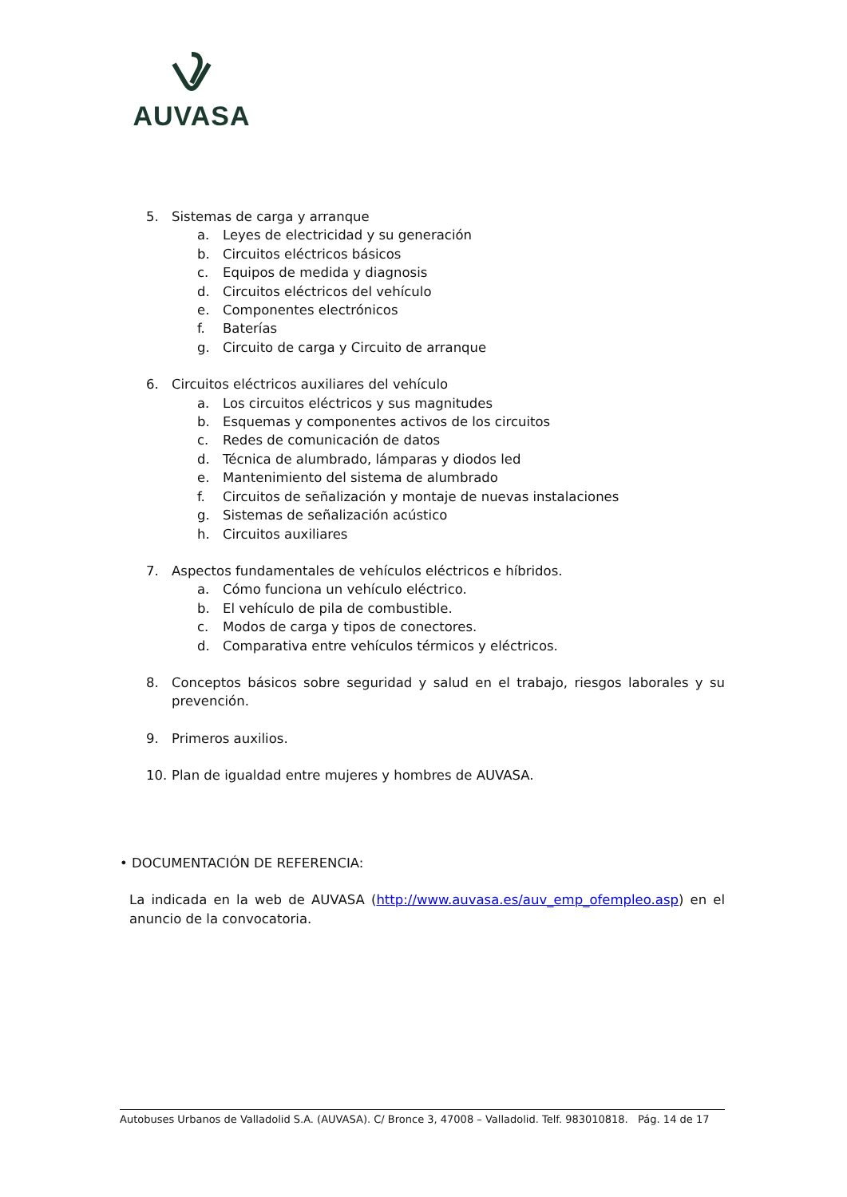AUVASA
5. Sistemas de carga y arranque
a. Leyes de electricidad y su generación
b. Circuitos eléctricos básicos
c. Equipos de medida y diagnosis
d. Circuitos eléctricos del vehículo
e. Componentes electrónicos
f. Baterías
g. Circuito de carga y Circuito de arranque
6. Circuitos eléctricos auxiliares del vehículo
a. Los circuitos eléctricos y sus magnitudes
b. Esquemas y componentes activos de los circuitos
c. Redes de comunicación de datos
d. Técnica de alumbrado, lámparas y diodos led
e. Mantenimiento del sistema de alumbrado
f. Circuitos de señalización y montaje de nuevas instalaciones
g. Sistemas de señalización acústico
h. Circuitos auxiliares
7. Aspectos fundamentales de vehículos eléctricos e híbridos.
a. Cómo funciona un vehículo eléctrico.
b. El vehículo de pila de combustible.
c. Modos de carga y tipos de conectores.
d. Comparativa entre vehículos térmicos y eléctricos.
8. Conceptos básicos sobre seguridad y salud en el trabajo, riesgos laborales y su prevención.
9. Primeros auxilios.
10. Plan de igualdad entre mujeres y hombres de AUVASA.
• DOCUMENTACIÓN DE REFERENCIA:
La indicada en la web de AUVASA (http://www.auvasa.es/auv_emp_ofempleo.asp) en el anuncio de la convocatoria.
Autobuses Urbanos de Valladolid S.A. (AUVASA). C/ Bronce 3, 47008 – Valladolid. Telf. 983010818. Pág. 14 de 17